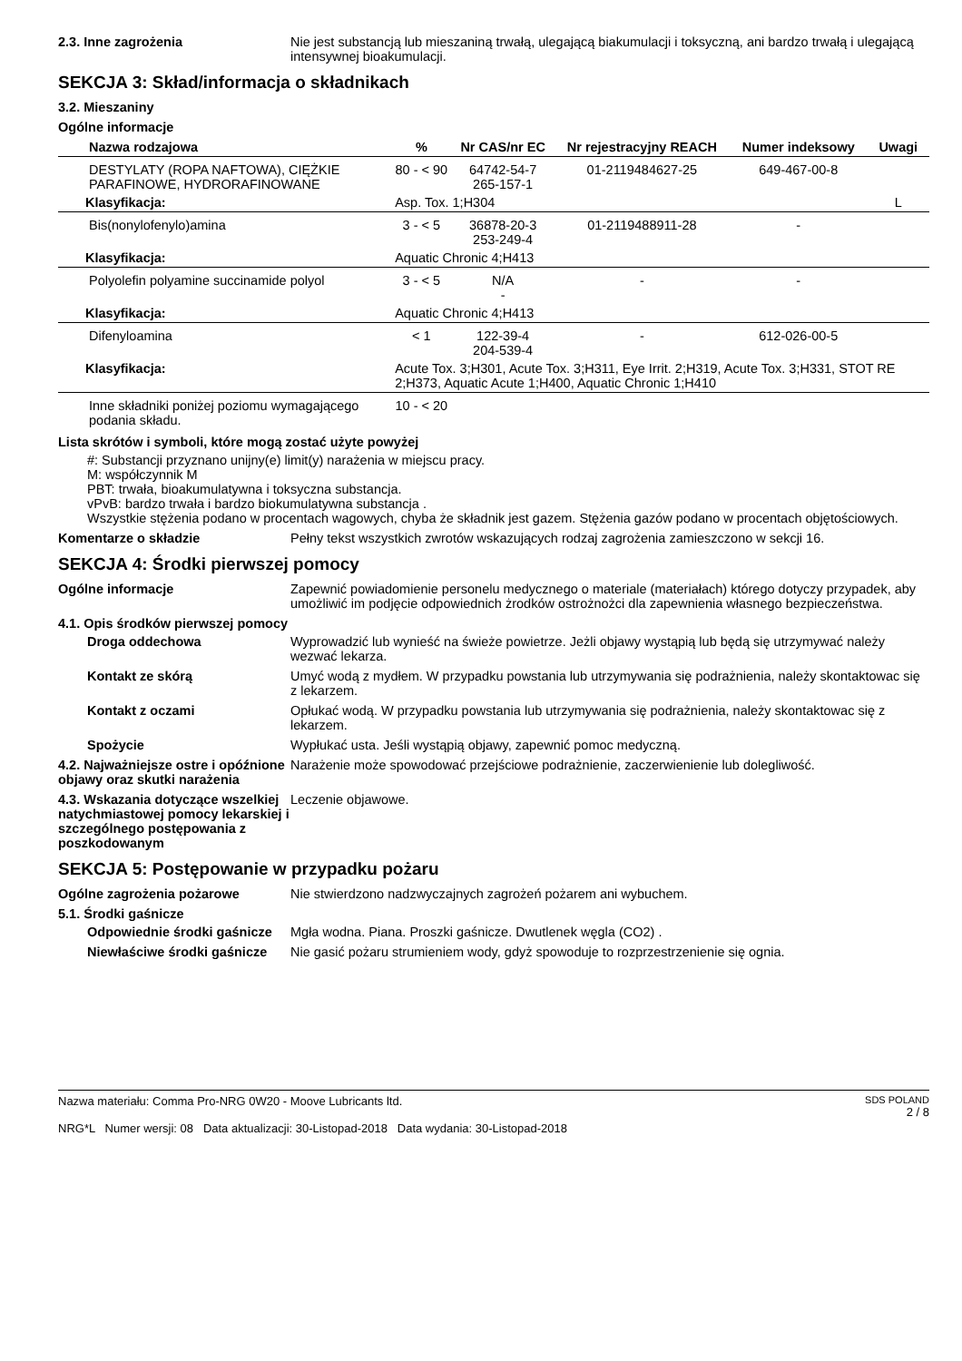2.3. Inne zagrożenia Nie jest substancją lub mieszaniną trwałą, ulegającą biakumulacji i toksyczną, ani bardzo trwałą i ulegającą intensywnej bioakumulacji.
SEKCJA 3: Skład/informacja o składnikach
3.2. Mieszaniny
Ogólne informacje
| Nazwa rodzajowa | % | Nr CAS/nr EC | Nr rejestracyjny REACH | Numer indeksowy | Uwagi |
| --- | --- | --- | --- | --- | --- |
| DESTYLATY (ROPA NAFTOWA), CIĘŻKIE PARAFINOWE, HYDRORAFINOWANE | 80 - < 90 | 64742-54-7 265-157-1 | 01-2119484627-25 | 649-467-00-8 | |
| Klasyfikacja: | Asp. Tox. 1;H304 | | | | L |
| Bis(nonylofenylo)amina | 3 - < 5 | 36878-20-3 253-249-4 | 01-2119488911-28 | - | |
| Klasyfikacja: | Aquatic Chronic 4;H413 | | | | |
| Polyolefin polyamine succinamide polyol | 3 - < 5 | N/A - | - | - | |
| Klasyfikacja: | Aquatic Chronic 4;H413 | | | | |
| Difenyloamina | < 1 | 122-39-4 204-539-4 | - | 612-026-00-5 | |
| Klasyfikacja: | Acute Tox. 3;H301, Acute Tox. 3;H311, Eye Irrit. 2;H319, Acute Tox. 3;H331, STOT RE 2;H373, Aquatic Acute 1;H400, Aquatic Chronic 1;H410 | | | | |
| Inne składniki poniżej poziomu wymagającego podania składu. | 10 - < 20 | | | | |
Lista skrótów i symboli, które mogą zostać użyte powyżej
#: Substancji przyznano unijny(e) limit(y) narażenia w miejscu pracy.
M: współczynnik M
PBT: trwała, bioakumulatywna i toksyczna substancja.
vPvB: bardzo trwała i bardzo biokumulatywna substancja .
Wszystkie stężenia podano w procentach wagowych, chyba że składnik jest gazem. Stężenia gazów podano w procentach objętościowych.
Komentarze o składzie Pełny tekst wszystkich zwrotów wskazujących rodzaj zagrożenia zamieszczono w sekcji 16.
SEKCJA 4: Środki pierwszej pomocy
Ogólne informacje Zapewnić powiadomienie personelu medycznego o materiale (materiałach) którego dotyczy przypadek, aby umożliwić im podjęcie odpowiednich żrodków ostrożnożci dla zapewnienia własnego bezpieczeństwa.
4.1. Opis środków pierwszej pomocy
Droga oddechowa Wyprowadzić lub wynieść na świeże powietrze. Jeżli objawy wystąpią lub będą się utrzymywać należy wezwać lekarza.
Kontakt ze skórą Umyć wodą z mydłem. W przypadku powstania lub utrzymywania się podrażnienia, należy skontaktowac się z lekarzem.
Kontakt z oczami Opłukać wodą. W przypadku powstania lub utrzymywania się podrażnienia, należy skontaktowac się z lekarzem.
Spożycie Wypłukać usta. Jeśli wystąpią objawy, zapewnić pomoc medyczną.
4.2. Najważniejsze ostre i opóźnione objawy oraz skutki narażenia
Narażenie może spowodować przejściowe podrażnienie, zaczerwienienie lub dolegliwość.
4.3. Wskazania dotyczące wszelkiej natychmiastowej pomocy lekarskiej i szczególnego postępowania z poszkodowanym
Leczenie objawowe.
SEKCJA 5: Postępowanie w przypadku pożaru
Ogólne zagrożenia pożarowe Nie stwierdzono nadzwyczajnych zagrożeń pożarem ani wybuchem.
5.1. Środki gaśnicze
Odpowiednie środki gaśnicze
Mgła wodna. Piana. Proszki gaśnicze. Dwutlenek węgla (CO2) .
Niewłaściwe środki gaśnicze
Nie gasić pożaru strumieniem wody, gdyż spowoduje to rozprzestrzenienie się ognia.
Nazwa materiału: Comma Pro-NRG 0W20 - Moove Lubricants ltd.
NRG*L Numer wersji: 08 Data aktualizacji: 30-Listopad-2018 Data wydania: 30-Listopad-2018
SDS POLAND
2 / 8